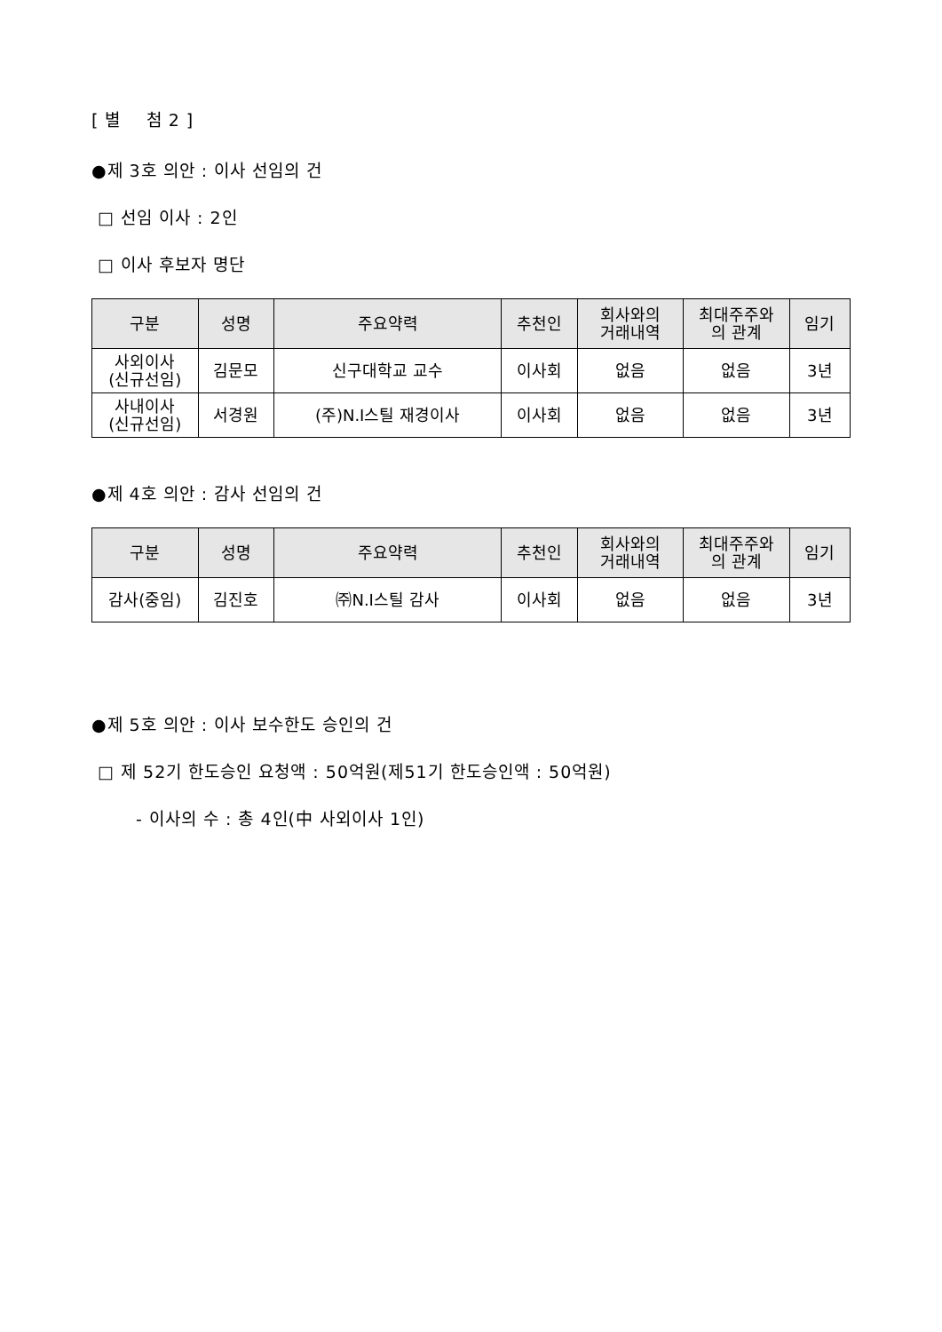[ 별 첨 2 ]
●제 3호 의안 : 이사 선임의 건
□ 선임 이사 : 2인
□ 이사 후보자 명단
| 구분 | 성명 | 주요약력 | 추천인 | 회사와의 거래내역 | 최대주주와 의 관계 | 임기 |
| --- | --- | --- | --- | --- | --- | --- |
| 사외이사 (신규선임) | 김문모 | 신구대학교 교수 | 이사회 | 없음 | 없음 | 3년 |
| 사내이사 (신규선임) | 서경원 | (주)N.I스틸 재경이사 | 이사회 | 없음 | 없음 | 3년 |
●제 4호 의안 : 감사 선임의 건
| 구분 | 성명 | 주요약력 | 추천인 | 회사와의 거래내역 | 최대주주와 의 관계 | 임기 |
| --- | --- | --- | --- | --- | --- | --- |
| 감사(중임) | 김진호 | ㈜N.I스틸 감사 | 이사회 | 없음 | 없음 | 3년 |
●제 5호 의안 : 이사 보수한도 승인의 건
□ 제 52기 한도승인 요청액 : 50억원(제51기 한도승인액 : 50억원)
- 이사의 수 : 총 4인(中 사외이사 1인)